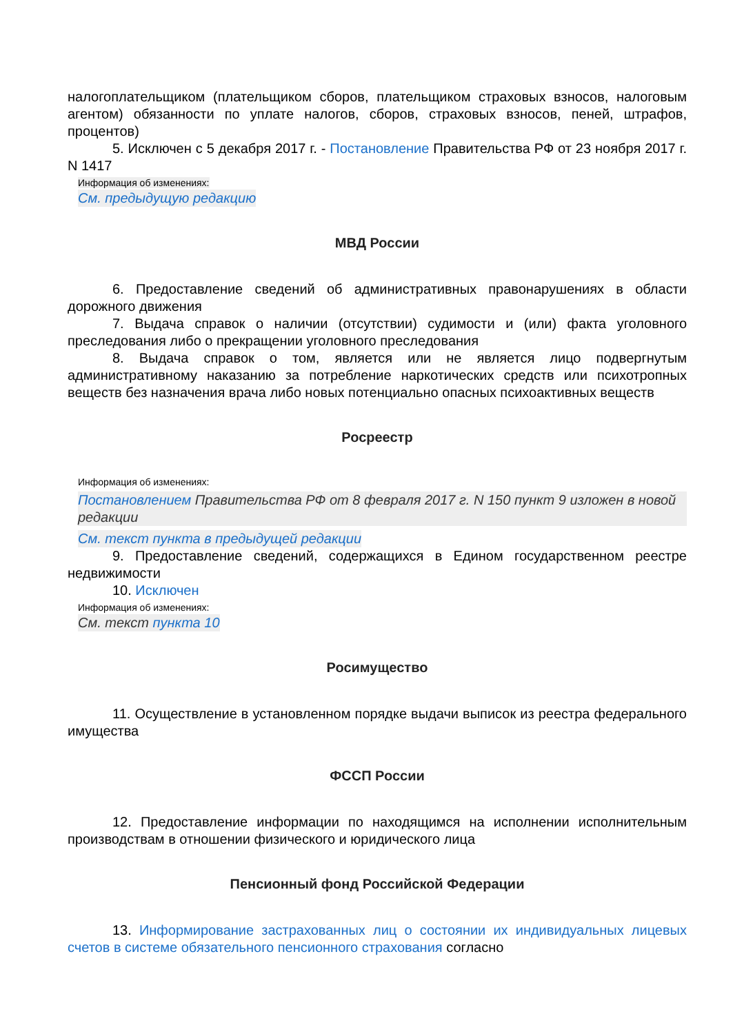налогоплательщиком (плательщиком сборов, плательщиком страховых взносов, налоговым агентом) обязанности по уплате налогов, сборов, страховых взносов, пеней, штрафов, процентов)
5. Исключен с 5 декабря 2017 г. - Постановление Правительства РФ от 23 ноября 2017 г. N 1417
Информация об изменениях:
См. предыдущую редакцию
МВД России
6. Предоставление сведений об административных правонарушениях в области дорожного движения
7. Выдача справок о наличии (отсутствии) судимости и (или) факта уголовного преследования либо о прекращении уголовного преследования
8. Выдача справок о том, является или не является лицо подвергнутым административному наказанию за потребление наркотических средств или психотропных веществ без назначения врача либо новых потенциально опасных психоактивных веществ
Росреестр
Информация об изменениях:
Постановлением Правительства РФ от 8 февраля 2017 г. N 150 пункт 9 изложен в новой редакции
См. текст пункта в предыдущей редакции
9. Предоставление сведений, содержащихся в Едином государственном реестре недвижимости
10. Исключен
Информация об изменениях:
См. текст пункта 10
Росимущество
11. Осуществление в установленном порядке выдачи выписок из реестра федерального имущества
ФССП России
12. Предоставление информации по находящимся на исполнении исполнительным производствам в отношении физического и юридического лица
Пенсионный фонд Российской Федерации
13. Информирование застрахованных лиц о состоянии их индивидуальных лицевых счетов в системе обязательного пенсионного страхования согласно